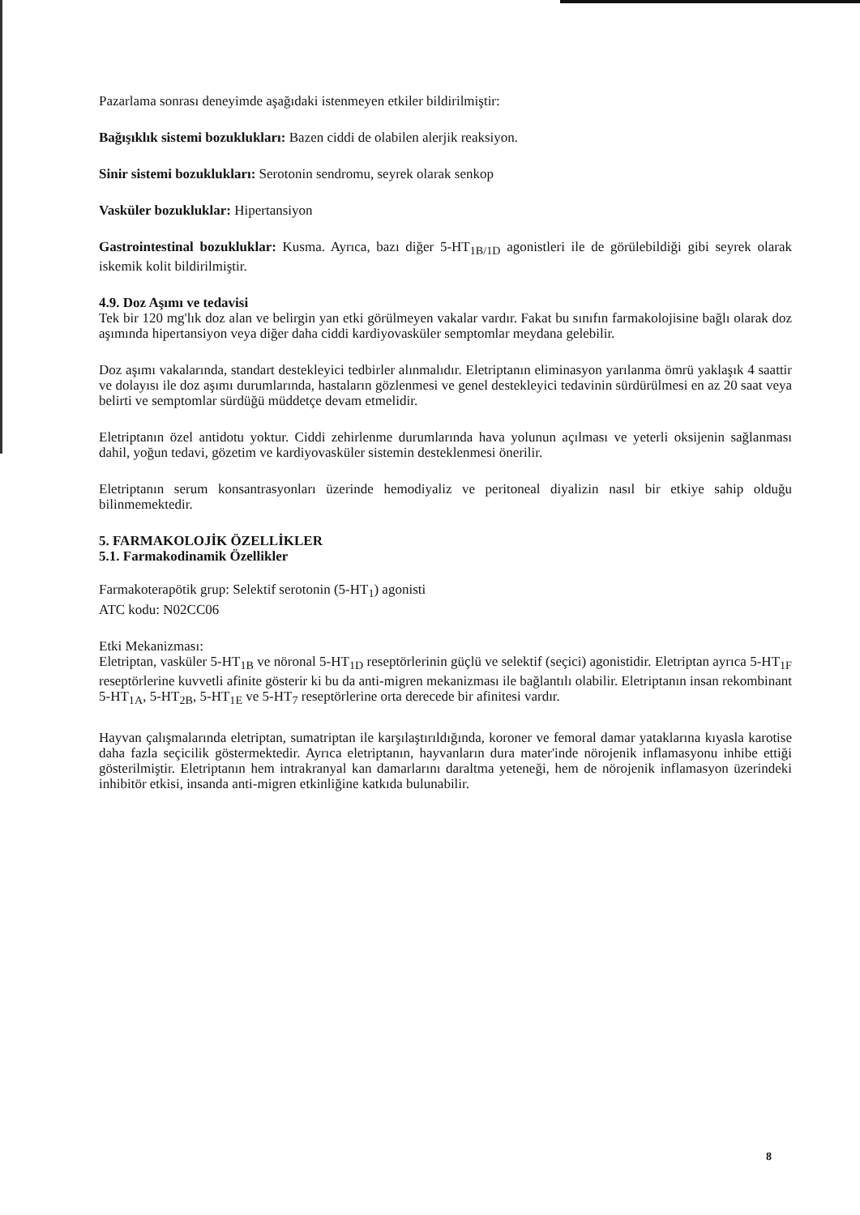Pazarlama sonrası deneyimde aşağıdaki istenmeyen etkiler bildirilmiştir:
Bağışıklık sistemi bozuklukları: Bazen ciddi de olabilen alerjik reaksiyon.
Sinir sistemi bozuklukları: Serotonin sendromu, seyrek olarak senkop
Vasküler bozukluklar: Hipertansiyon
Gastrointestinal bozukluklar: Kusma. Ayrıca, bazı diğer 5-HT<sub>1B/1D</sub> agonistleri ile de görülebildiği gibi seyrek olarak iskemik kolit bildirilmiştir.
4.9. Doz Aşımı ve tedavisi
Tek bir 120 mg'lık doz alan ve belirgin yan etki görülmeyen vakalar vardır. Fakat bu sınıfın farmakolojisine bağlı olarak doz aşımında hipertansiyon veya diğer daha ciddi kardiyovasküler semptomlar meydana gelebilir.
Doz aşımı vakalarında, standart destekleyici tedbirler alınmalıdır. Eletriptanın eliminasyon yarılanma ömrü yaklaşık 4 saattir ve dolayısı ile doz aşımı durumlarında, hastaların gözlenmesi ve genel destekleyici tedavinin sürdürülmesi en az 20 saat veya belirti ve semptomlar sürdüğü müddetçe devam etmelidir.
Eletriptanın özel antidotu yoktur. Ciddi zehirlenme durumlarında hava yolunun açılması ve yeterli oksijenin sağlanması dahil, yoğun tedavi, gözetim ve kardiyovasküler sistemin desteklenmesi önerilir.
Eletriptanın serum konsantrasyonları üzerinde hemodiyaliz ve peritoneal diyalizin nasıl bir etkiye sahip olduğu bilinmemektedir.
5. FARMAKOLOJİK ÖZELLİKLER
5.1. Farmakodinamik Özellikler
Farmakoterapötik grup: Selektif serotonin (5-HT<sub>1</sub>) agonisti
ATC kodu: N02CC06
Etki Mekanizması:
Eletriptan, vasküler 5-HT<sub>1B</sub> ve nöronal 5-HT<sub>1D</sub> reseptörlerinin güçlü ve selektif (seçici) agonistidir. Eletriptan ayrıca 5-HT<sub>1F</sub> reseptörlerine kuvvetli afinite gösterir ki bu da anti-migren mekanizması ile bağlantılı olabilir. Eletriptanın insan rekombinant 5-HT<sub>1A</sub>, 5-HT<sub>2B</sub>, 5-HT<sub>1E</sub> ve 5-HT<sub>7</sub> reseptörlerine orta derecede bir afinitesi vardır.
Hayvan çalışmalarında eletriptan, sumatriptan ile karşılaştırıldığında, koroner ve femoral damar yataklarına kıyasla karotise daha fazla seçicilik göstermektedir. Ayrıca eletriptanın, hayvanların dura mater'inde nörojenik inflamasyonu inhibe ettiği gösterilmiştir. Eletriptanın hem intrakranyal kan damarlarını daraltma yeteneği, hem de nörojenik inflamasyon üzerindeki inhibitör etkisi, insanda anti-migren etkinliğine katkıda bulunabilir.
8